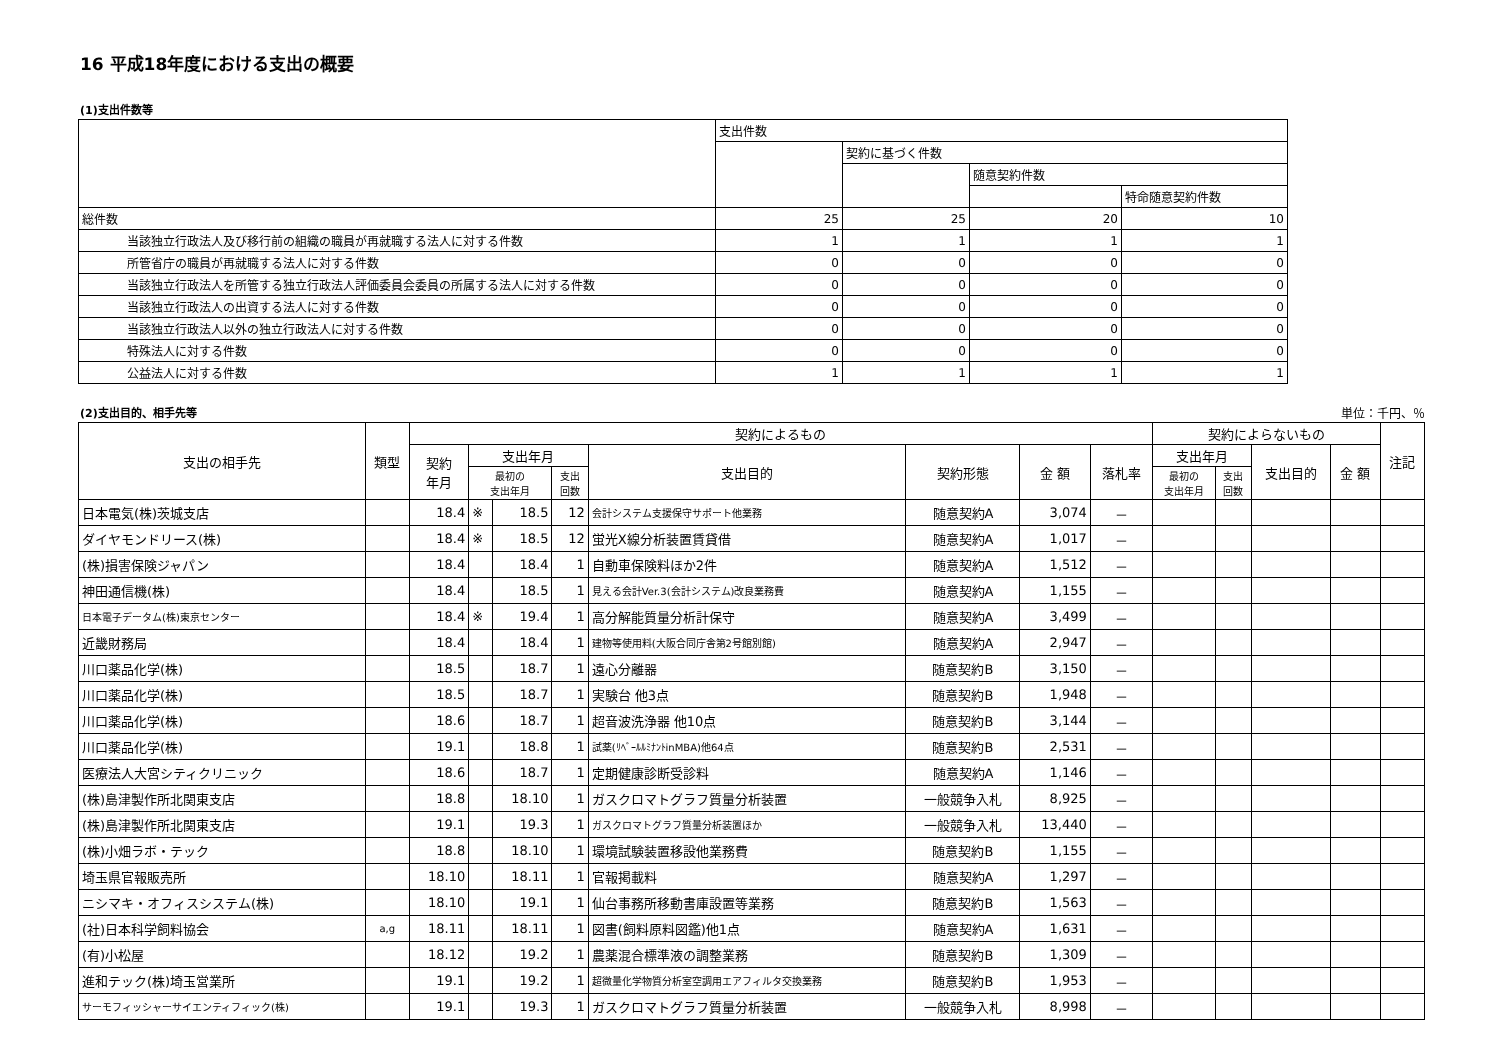16 平成18年度における支出の概要
(1)支出件数等
| | 支出件数 | | | |
| | | 契約に基づく件数 | | |
| | | | 随意契約件数 | |
| | | | | 特命随意契約件数 |
| 総件数 | 25 | 25 | 20 | 10 |
| 当該独立行政法人及び移行前の組織の職員が再就職する法人に対する件数 | 1 | 1 | 1 | 1 |
| 所管省庁の職員が再就職する法人に対する件数 | 0 | 0 | 0 | 0 |
| 当該独立行政法人を所管する独立行政法人評価委員会委員の所属する法人に対する件数 | 0 | 0 | 0 | 0 |
| 当該独立行政法人の出資する法人に対する件数 | 0 | 0 | 0 | 0 |
| 当該独立行政法人以外の独立行政法人に対する件数 | 0 | 0 | 0 | 0 |
| 特殊法人に対する件数 | 0 | 0 | 0 | 0 |
| 公益法人に対する件数 | 1 | 1 | 1 | 1 |
(2)支出目的、相手先等 単位：千円、％
| 支出の相手先 | 類型 | 契約によるもの | | | | | | | | 契約によらないもの | | | | 注記 |
| --- | --- | --- | --- | --- | --- | --- | --- | --- | --- | --- | --- | --- | --- | --- |
| | | 契約 年月 | 支出年月 | | | 支出目的 | 契約形態 | 金 額 | 落札率 | 支出年月 | | 支出目的 | 金 額 | |
| | | | 最初の 支出年月 | | 支出 回数 | | | | | 最初の 支出年月 | 支出 回数 | | | |
| 日本電気(株)茨城支店 | | 18.4 | ※ | 18.5 | 12 | 会計システム支援保守サポート他業務 | 随意契約A | 3,074 | － | | | | | |
| ダイヤモンドリース(株) | | 18.4 | ※ | 18.5 | 12 | 蛍光X線分析装置賃貸借 | 随意契約A | 1,017 | － | | | | | |
| (株)損害保険ジャパン | | 18.4 | | 18.4 | 1 | 自動車保険料ほか2件 | 随意契約A | 1,512 | － | | | | | |
| 神田通信機(株) | | 18.4 | | 18.5 | 1 | 見える会計Ver.3(会計システム)改良業務費 | 随意契約A | 1,155 | － | | | | | |
| 日本電子データム(株)東京センター | | 18.4 | ※ | 19.4 | 1 | 高分解能質量分析計保守 | 随意契約A | 3,499 | － | | | | | |
| 近畿財務局 | | 18.4 | | 18.4 | 1 | 建物等使用料(大阪合同庁舎第2号館別館) | 随意契約A | 2,947 | － | | | | | |
| 川口薬品化学(株) | | 18.5 | | 18.7 | 1 | 遠心分離器 | 随意契約B | 3,150 | － | | | | | |
| 川口薬品化学(株) | | 18.5 | | 18.7 | 1 | 実験台 他3点 | 随意契約B | 1,948 | － | | | | | |
| 川口薬品化学(株) | | 18.6 | | 18.7 | 1 | 超音波洗浄器 他10点 | 随意契約B | 3,144 | － | | | | | |
| 川口薬品化学(株) | | 19.1 | | 18.8 | 1 | 試薬(ﾘﾍﾞｰﾙﾙﾐﾅﾝﾄinMBA)他64点 | 随意契約B | 2,531 | － | | | | | |
| 医療法人大宮シティクリニック | | 18.6 | | 18.7 | 1 | 定期健康診断受診料 | 随意契約A | 1,146 | － | | | | | |
| (株)島津製作所北関東支店 | | 18.8 | | 18.10 | 1 | ガスクロマトグラフ質量分析装置 | 一般競争入札 | 8,925 | － | | | | | |
| (株)島津製作所北関東支店 | | 19.1 | | 19.3 | 1 | ガスクロマトグラフ質量分析装置ほか | 一般競争入札 | 13,440 | － | | | | | |
| (株)小畑ラボ・テック | | 18.8 | | 18.10 | 1 | 環境試験装置移設他業務費 | 随意契約B | 1,155 | － | | | | | |
| 埼玉県官報販売所 | | 18.10 | | 18.11 | 1 | 官報掲載料 | 随意契約A | 1,297 | － | | | | | |
| ニシマキ・オフィスシステム(株) | | 18.10 | | 19.1 | 1 | 仙台事務所移動書庫設置等業務 | 随意契約B | 1,563 | － | | | | | |
| (社)日本科学飼料協会 | a,g | 18.11 | | 18.11 | 1 | 図書(飼料原料図鑑)他1点 | 随意契約A | 1,631 | － | | | | | |
| (有)小松屋 | | 18.12 | | 19.2 | 1 | 農薬混合標準液の調整業務 | 随意契約B | 1,309 | － | | | | | |
| 進和テック(株)埼玉営業所 | | 19.1 | | 19.2 | 1 | 超微量化学物質分析室空調用エアフィルタ交換業務 | 随意契約B | 1,953 | － | | | | | |
| サーモフィッシャーサイエンティフィック(株) | | 19.1 | | 19.3 | 1 | ガスクロマトグラフ質量分析装置 | 一般競争入札 | 8,998 | － | | | | | |